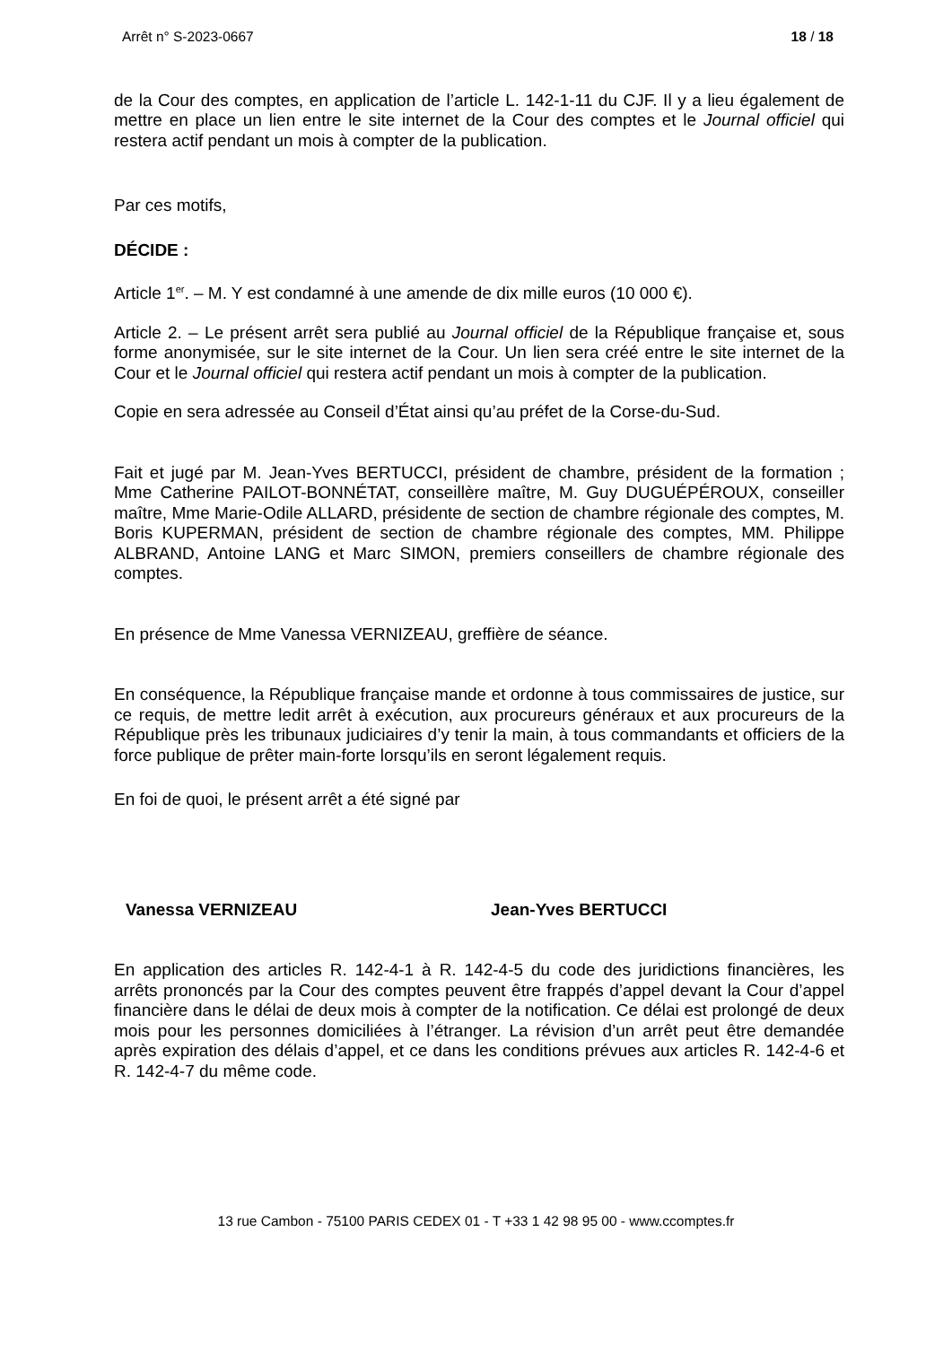Arrêt n° S-2023-0667 18 / 18
de la Cour des comptes, en application de l’article L. 142-1-11 du CJF. Il y a lieu également de mettre en place un lien entre le site internet de la Cour des comptes et le Journal officiel qui restera actif pendant un mois à compter de la publication.
Par ces motifs,
DÉCIDE :
Article 1<sup>er</sup>. – M. Y est condamné à une amende de dix mille euros (10 000 €).
Article 2. – Le présent arrêt sera publié au Journal officiel de la République française et, sous forme anonymisée, sur le site internet de la Cour. Un lien sera créé entre le site internet de la Cour et le Journal officiel qui restera actif pendant un mois à compter de la publication.
Copie en sera adressée au Conseil d’État ainsi qu’au préfet de la Corse-du-Sud.
Fait et jugé par M. Jean-Yves BERTUCCI, président de chambre, président de la formation ; Mme Catherine PAILOT-BONNÉTAT, conseillère maître, M. Guy DUGUÉPÉROUX, conseiller maître, Mme Marie-Odile ALLARD, présidente de section de chambre régionale des comptes, M. Boris KUPERMAN, président de section de chambre régionale des comptes, MM. Philippe ALBRAND, Antoine LANG et Marc SIMON, premiers conseillers de chambre régionale des comptes.
En présence de Mme Vanessa VERNIZEAU, greffière de séance.
En conséquence, la République française mande et ordonne à tous commissaires de justice, sur ce requis, de mettre ledit arrêt à exécution, aux procureurs généraux et aux procureurs de la République près les tribunaux judiciaires d’y tenir la main, à tous commandants et officiers de la force publique de prêter main-forte lorsqu’ils en seront légalement requis.
En foi de quoi, le présent arrêt a été signé par
Vanessa VERNIZEAU Jean-Yves BERTUCCI
En application des articles R. 142-4-1 à R. 142-4-5 du code des juridictions financières, les arrêts prononcés par la Cour des comptes peuvent être frappés d’appel devant la Cour d’appel financière dans le délai de deux mois à compter de la notification. Ce délai est prolongé de deux mois pour les personnes domiciliées à l’étranger. La révision d’un arrêt peut être demandée après expiration des délais d’appel, et ce dans les conditions prévues aux articles R. 142-4-6 et R. 142-4-7 du même code.
13 rue Cambon - 75100 PARIS CEDEX 01 - T +33 1 42 98 95 00 - www.ccomptes.fr